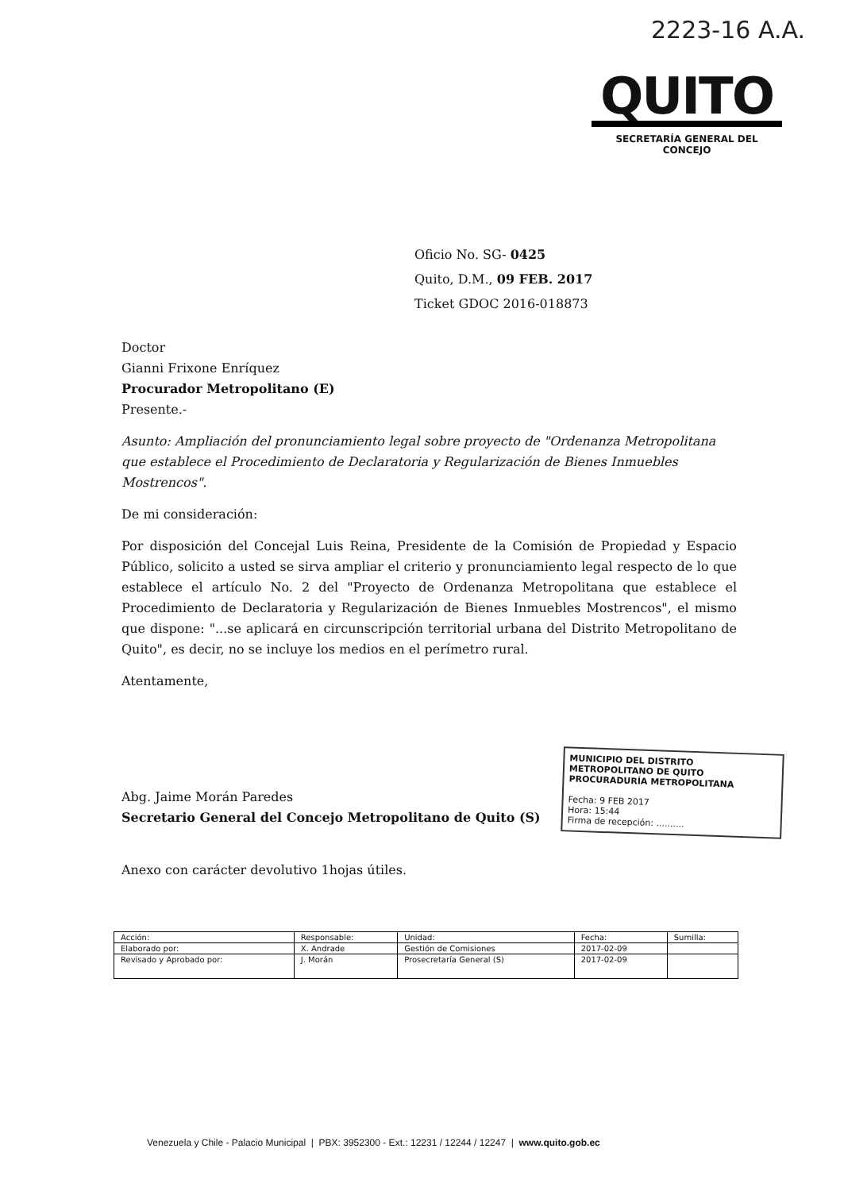2223-16 A.A.
QUITO
SECRETARÍA GENERAL DEL CONCEJO
Oficio No. SG- 0425
Quito, D.M., 09 FEB. 2017
Ticket GDOC 2016-018873
Doctor
Gianni Frixone Enríquez
Procurador Metropolitano (E)
Presente.-
Asunto: Ampliación del pronunciamiento legal sobre proyecto de "Ordenanza Metropolitana que establece el Procedimiento de Declaratoria y Regularización de Bienes Inmuebles Mostrencos".
De mi consideración:
Por disposición del Concejal Luis Reina, Presidente de la Comisión de Propiedad y Espacio Público, solicito a usted se sirva ampliar el criterio y pronunciamiento legal respecto de lo que establece el artículo No. 2 del "Proyecto de Ordenanza Metropolitana que establece el Procedimiento de Declaratoria y Regularización de Bienes Inmuebles Mostrencos", el mismo que dispone: "...se aplicará en circunscripción territorial urbana del Distrito Metropolitano de Quito", es decir, no se incluye los medios en el perímetro rural.
Atentamente,
Abg. Jaime Morán Paredes
Secretario General del Concejo Metropolitano de Quito (S)
Anexo con carácter devolutivo 1hojas útiles.
MUNICIPIO DEL DISTRITO METROPOLITANO DE QUITO
PROCURADURÍA METROPOLITANA
Fecha: 9 FEB 2017
Hora: 15:44
Firma de recepción: ..........
| Acción: | Responsable: | Unidad: | Fecha: | Sumilla: |
| --- | --- | --- | --- | --- |
| Elaborado por: | X. Andrade | Gestión de Comisiones | 2017-02-09 | |
| Revisado y Aprobado por: | J. Morán | Prosecretaría General (S) | 2017-02-09 | |
Venezuela y Chile - Palacio Municipal | PBX: 3952300 - Ext.: 12231 / 12244 / 12247 | www.quito.gob.ec